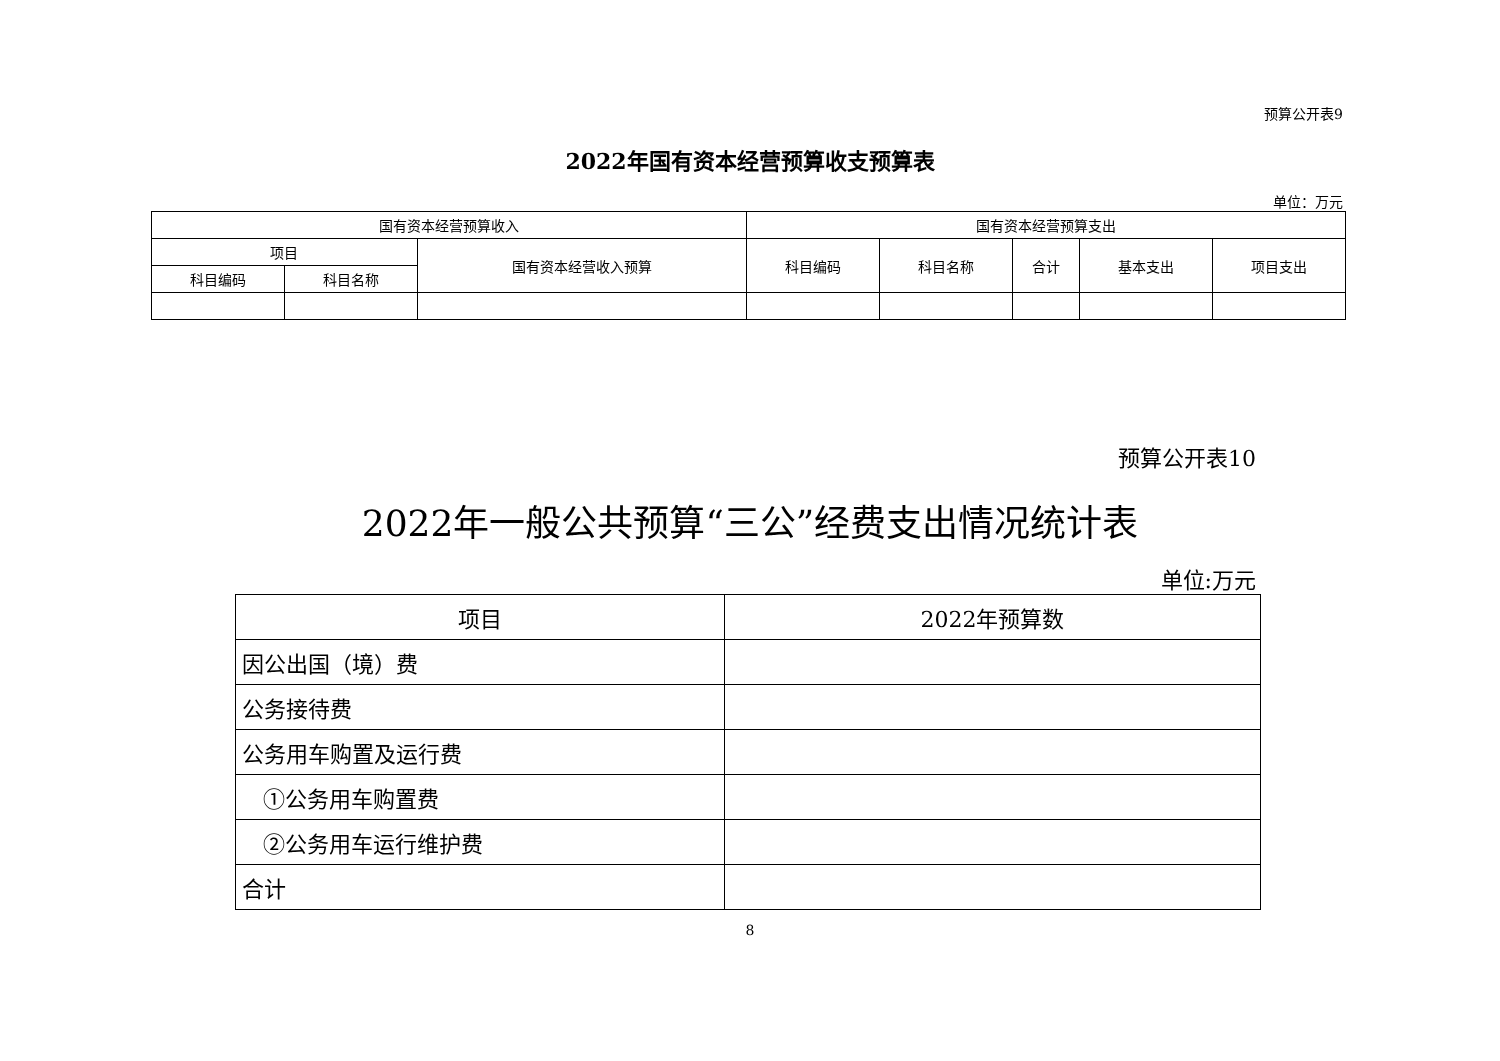预算公开表9
2022年国有资本经营预算收支预算表
单位：万元
| 国有资本经营预算收入 | | | 国有资本经营预算支出 | | | | |
| --- | --- | --- | --- | --- | --- | --- | --- |
| 项目 | | 国有资本经营收入预算 | 科目编码 | 科目名称 | 合计 | 基本支出 | 项目支出 |
| 科目编码 | 科目名称 | | | | | | |
预算公开表10
2022年一般公共预算“三公”经费支出情况统计表
单位:万元
| 项目 | 2022年预算数 |
| --- | --- |
| 因公出国（境）费 | |
| 公务接待费 | |
| 公务用车购置及运行费 | |
| ①公务用车购置费 | |
| ②公务用车运行维护费 | |
| 合计 | |
8